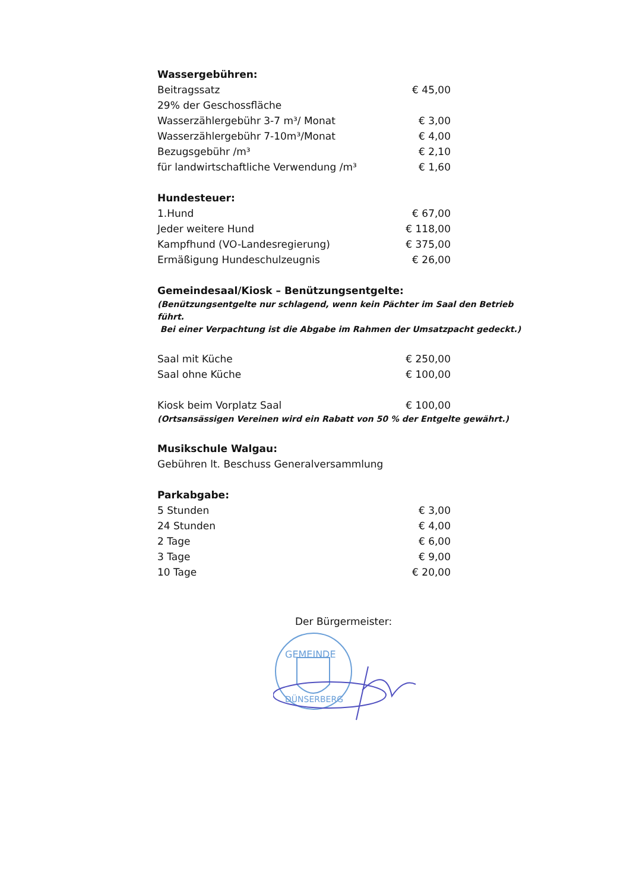Wassergebühren:
| Beitragssatz | € 45,00 |
| 29% der Geschossfläche | |
| Wasserzählergebühr 3-7 m³/ Monat | € 3,00 |
| Wasserzählergebühr 7-10m³/Monat | € 4,00 |
| Bezugsgebühr /m³ | € 2,10 |
| für landwirtschaftliche Verwendung /m³ | € 1,60 |
Hundesteuer:
| 1.Hund | € 67,00 |
| Jeder weitere Hund | € 118,00 |
| Kampfhund (VO-Landesregierung) | € 375,00 |
| Ermäßigung Hundeschulzeugnis | € 26,00 |
Gemeindesaal/Kiosk – Benützungsentgelte:
(Benützungsentgelte nur schlagend, wenn kein Pächter im Saal den Betrieb führt.
Bei einer Verpachtung ist die Abgabe im Rahmen der Umsatzpacht gedeckt.)
| Saal mit Küche | € 250,00 |
| Saal ohne Küche | € 100,00 |
| Kiosk beim Vorplatz Saal | € 100,00 |
(Ortsansässigen Vereinen wird ein Rabatt von 50 % der Entgelte gewährt.)
Musikschule Walgau:
Gebühren lt. Beschuss Generalversammlung
Parkabgabe:
| 5 Stunden | € 3,00 |
| 24 Stunden | € 4,00 |
| 2 Tage | € 6,00 |
| 3 Tage | € 9,00 |
| 10 Tage | € 20,00 |
Der Bürgermeister:
GEMEINDE
DÜNSERBERG